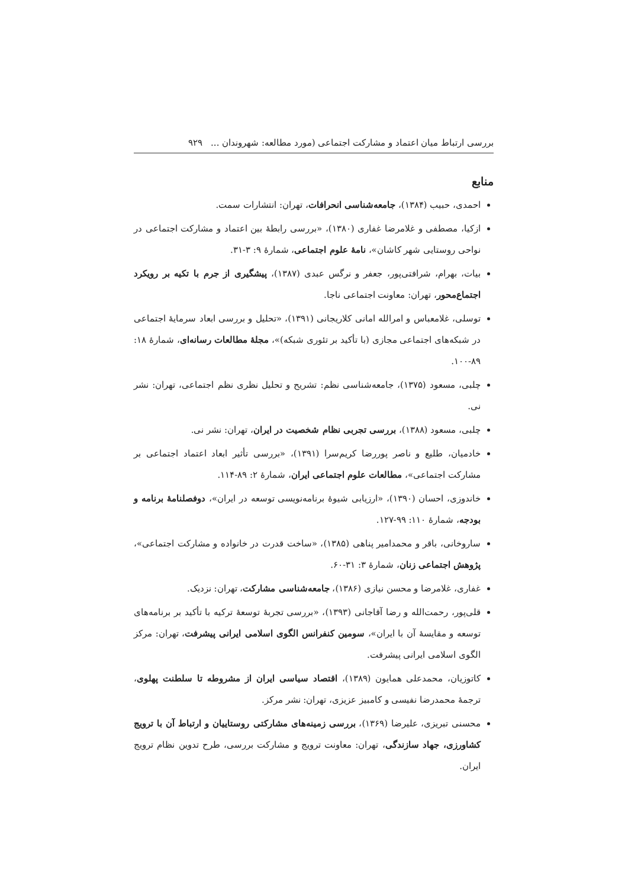بررسی ارتباط میان اعتماد و مشارکت اجتماعی (مورد مطالعه: شهروندان ... ۹۲۹
منابع
احمدی، حبیب (۱۳۸۴)، جامعه‌شناسی انحرافات، تهران: انتشارات سمت.
ازکیا، مصطفی و غلامرضا غفاری (۱۳۸۰)، «بررسی رابطهٔ بین اعتماد و مشارکت اجتماعی در نواحی روستایی شهر کاشان»، نامهٔ علوم اجتماعی، شمارهٔ ۹: ۳-۳۱.
بیات، بهرام، شرافتی‌پور، جعفر و نرگس عبدی (۱۳۸۷)، پیشگیری از جرم با تکیه بر رویکرد اجتماع‌محور، تهران: معاونت اجتماعی ناجا.
توسلی، غلامعباس و امرالله امانی کلاریجانی (۱۳۹۱)، «تحلیل و بررسی ابعاد سرمایهٔ اجتماعی در شبکه‌های اجتماعی مجازی (با تأکید بر تئوری شبکه)»، مجلهٔ مطالعات رسانه‌ای، شمارهٔ ۱۸: ۸۹-۱۰۰.
چلبی، مسعود (۱۳۷۵)، جامعه‌شناسی نظم: تشریح و تحلیل نظری نظم اجتماعی، تهران: نشر نی.
چلبی، مسعود (۱۳۸۸)، بررسی تجربی نظام شخصیت در ایران، تهران: نشر نی.
خادمیان، طلیع و ناصر پوررضا کریم‌سرا (۱۳۹۱)، «بررسی تأثیر ابعاد اعتماد اجتماعی بر مشارکت اجتماعی»، مطالعات علوم اجتماعی ایران، شمارهٔ ۲: ۸۹-۱۱۴.
خاندوزی، احسان (۱۳۹۰)، «ارزیابی شیوهٔ برنامه‌نویسی توسعه در ایران»، دوفصلنامهٔ برنامه و بودجه، شمارهٔ ۱۱۰: ۹۹-۱۲۷.
ساروخانی، باقر و محمدامیر پناهی (۱۳۸۵)، «ساخت قدرت در خانواده و مشارکت اجتماعی»، پژوهش اجتماعی زنان، شمارهٔ ۳: ۳۱-۶۰.
غفاری، غلامرضا و محسن نیازی (۱۳۸۶)، جامعه‌شناسی مشارکت، تهران: نزدیک.
قلی‌پور، رحمت‌الله و رضا آقاجانی (۱۳۹۳)، «بررسی تجربهٔ توسعهٔ ترکیه با تأکید بر برنامه‌های توسعه و مقایسهٔ آن با ایران»، سومین کنفرانس الگوی اسلامی ایرانی پیشرفت، تهران: مرکز الگوی اسلامی ایرانی پیشرفت.
کاتوزیان، محمدعلی همایون (۱۳۸۹)، اقتصاد سیاسی ایران از مشروطه تا سلطنت پهلوی، ترجمهٔ محمدرضا نفیسی و کامبیز عزیزی، تهران: نشر مرکز.
محسنی تبریزی، علیرضا (۱۳۶۹)، بررسی زمینه‌های مشارکتی روستاییان و ارتباط آن با ترویج کشاورزی، جهاد سازندگی، تهران: معاونت ترویج و مشارکت بررسی، طرح تدوین نظام ترویج ایران.